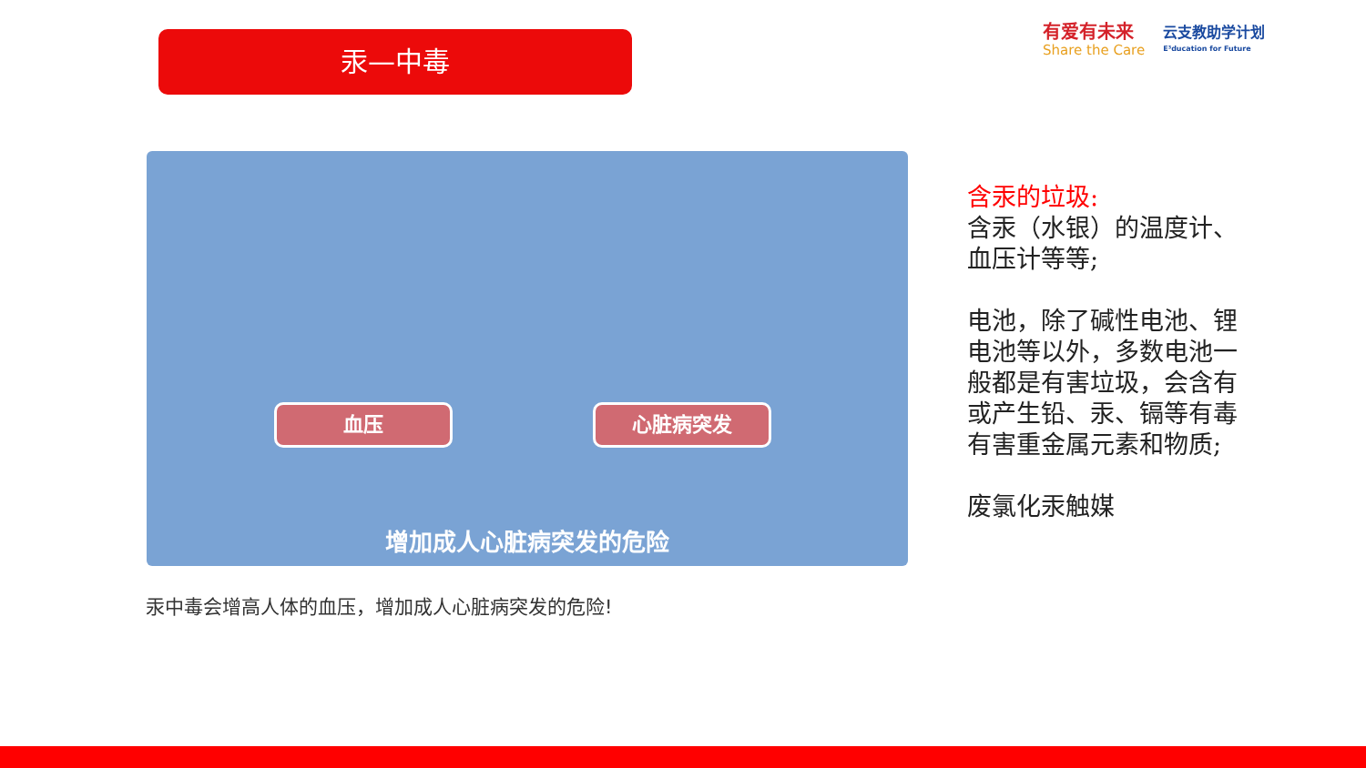汞—中毒
有爱有未来
Share the Care
云支教助学计划
E³ducation for Future
血压 心脏病突发
增加成人心脏病突发的危险
汞中毒会增高人体的血压，增加成人心脏病突发的危险!
含汞的垃圾:
含汞（水银）的温度计、血压计等等;
电池，除了碱性电池、锂电池等以外，多数电池一般都是有害垃圾，会含有或产生铅、汞、镉等有毒有害重金属元素和物质;
废氯化汞触媒